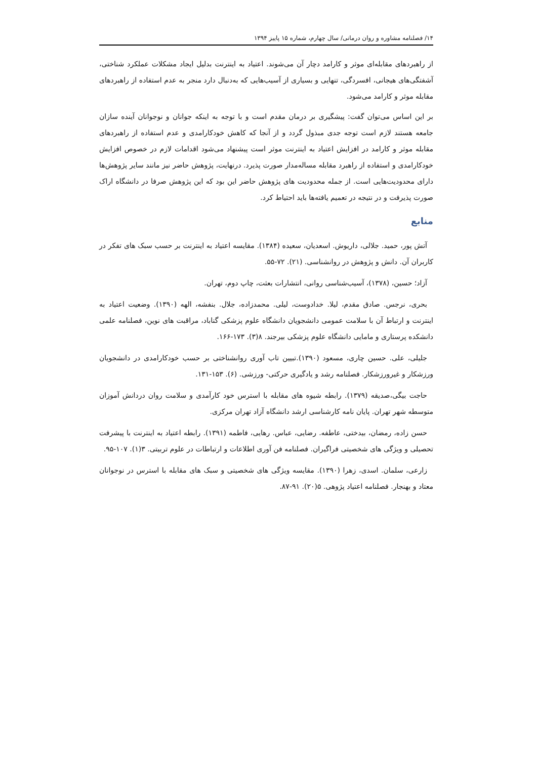۱۴/ فصلنامه مشاوره و روان درمانی/ سال چهارم، شماره ۱۵ پاییز ۱۳۹۴
از راهبردهای مقابله‌ای موثر و کارامد دچار آن می‌شوند. اعتیاد به اینترنت بدلیل ایجاد مشکلات عملکرد شناختی، آشفتگی‌های هیجانی، افسردگی، تنهایی و بسیاری از آسیب‌هایی که به‌دنبال دارد منجر به عدم استفاده از راهبردهای مقابله موثر و کارامد می‌شود.
بر این اساس می‌توان گفت: پیشگیری بر درمان مقدم است و با توجه به اینکه جوانان و نوجوانان آینده سازان جامعه هستند لازم است توجه جدی مبذول گردد و از آنجا که کاهش خودکارامدی و عدم استفاده از راهبردهای مقابله موثر و کارامد در افزایش اعتیاد به اینترنت موثر است پیشنهاد می‌شود اقدامات لازم در خصوص افزایش خودکارامدی و استفاده از راهبرد مقابله مساله‌مدار صورت پذیرد. درنهایت، پژوهش حاضر نیز مانند سایر پژوهش‌ها دارای محدودیت‌هایی است. از جمله محدودیت های پژوهش حاضر این بود که این پژوهش صرفا در دانشگاه اراک صورت پذیرفت و در نتیجه در تعمیم یافته‌ها باید احتیاط کرد.
منابع
آتش پور، حمید. جلالی، داریوش. اسعدیان، سعیده (۱۳۸۴). مقایسه اعتیاد به اینترنت بر حسب سبک های تفکر در کاربران آن. دانش و پژوهش در روانشناسی. (۲۱). ۷۲-۵۵.
آزاد؛ حسین، (۱۳۷۸)، آسیب‌شناسی روانی، انتشارات بعثت، چاپ دوم، تهران.
بحری، نرجس. صادق مقدم، لیلا. خدادوست، لیلی. محمدزاده، جلال. بنفشه، الهه (۱۳۹۰). وضعیت اعتیاد به اینترنت و ارتباط آن با سلامت عمومی دانشجویان دانشگاه علوم پزشکی گناباد، مراقبت های نوین، فصلنامه علمی دانشکده پرستاری و مامایی دانشگاه علوم پزشکی بیرجند. ۸(۳). ۱۷۳-۱۶۶.
جلیلی، علی. حسین چاری، مسعود (۱۳۹۰).تبیین تاب آوری روانشناختی بر حسب خودکارامدی در دانشجویان ورزشکار و غیرورزشکار. فصلنامه رشد و یادگیری حرکتی- ورزشی. (۶). ۱۵۳-۱۳۱.
حاجت بیگی،صدیقه (۱۳۷۹). رابطه شیوه های مقابله با استرس خود کارآمدی و سلامت روان دردانش آموزان متوسطه شهر تهران. پایان نامه کارشناسی ارشد دانشگاه آزاد تهران مرکزی.
حسن زاده، رمضان، بیدختی، عاطفه. رضایی، عباس. رهایی، فاطمه (۱۳۹۱). رابطه اعتیاد به اینترنت با پیشرفت تحصیلی و ویژگی های شخصیتی فراگیران. فصلنامه فن آوری اطلاعات و ارتباطات در علوم تربیتی. ۳(۱). ۱۰۷-۹۵.
زارعی، سلمان. اسدی، زهرا (۱۳۹۰). مقایسه ویژگی های شخصیتی و سبک های مقابله با استرس در نوجوانان معتاد و بهنجار. فصلنامه اعتیاد پژوهی. ۵(۲۰). ۹۱-۸۷.